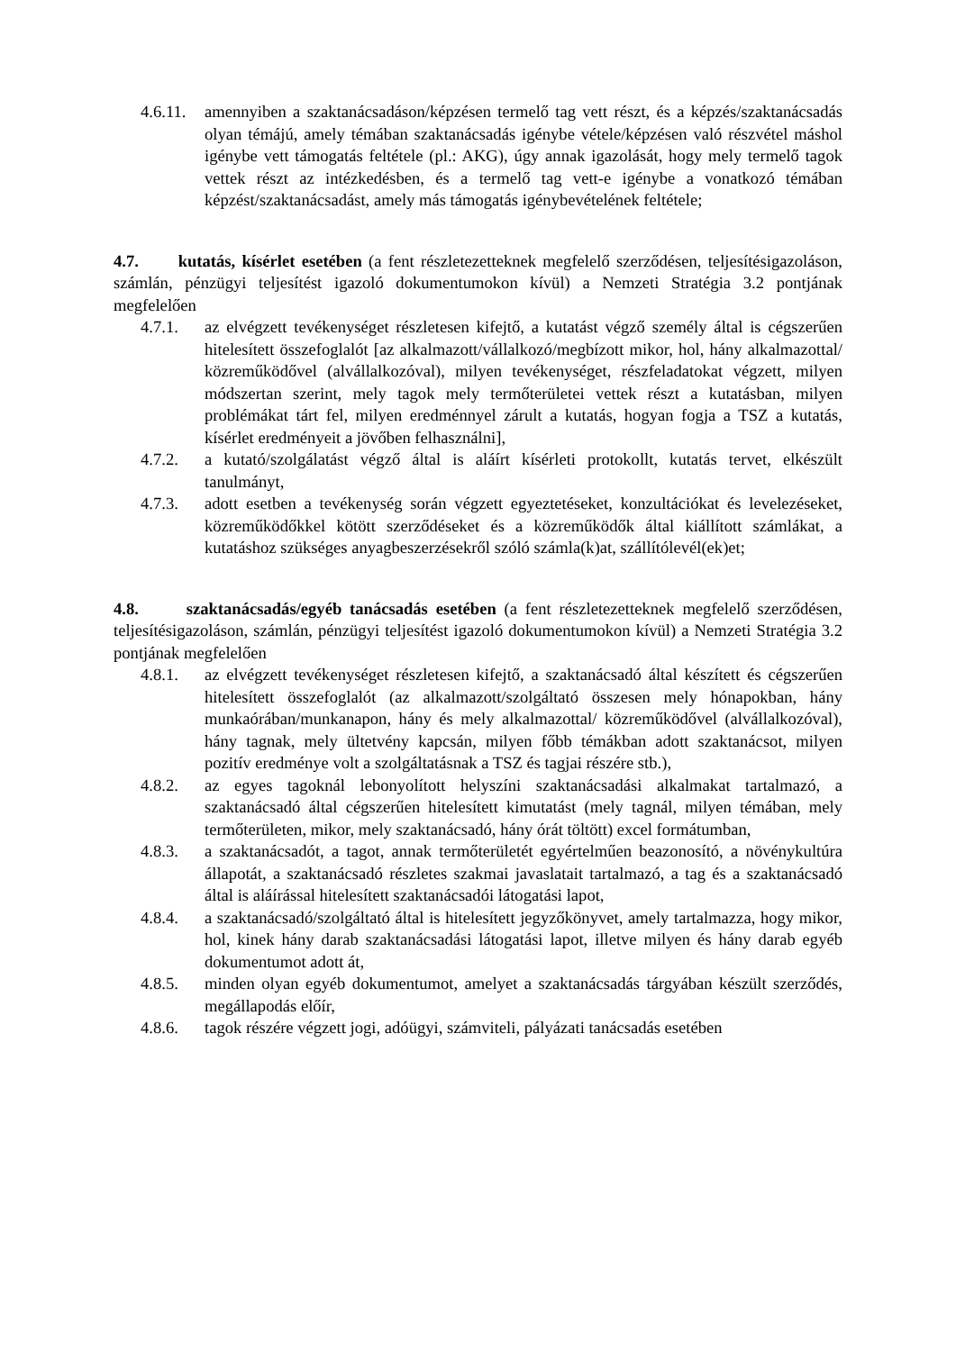4.6.11.
amennyiben a szaktanácsadáson/képzésen termelő tag vett részt, és a képzés/szaktanácsadás olyan témájú, amely témában szaktanácsadás igénybe vétele/képzésen való részvétel máshol igénybe vett támogatás feltétele (pl.: AKG), úgy annak igazolását, hogy mely termelő tagok vettek részt az intézkedésben, és a termelő tag vett-e igénybe a vonatkozó témában képzést/szaktanácsadást, amely más támogatás igénybevételének feltétele;
4.7. kutatás, kísérlet esetében (a fent részletezetteknek megfelelő szerződésen, teljesítésigazoláson, számlán, pénzügyi teljesítést igazoló dokumentumokon kívül) a Nemzeti Stratégia 3.2 pontjának megfelelően
4.7.1. az elvégzett tevékenységet részletesen kifejtő, a kutatást végző személy által is cégszerűen hitelesített összefoglalót [az alkalmazott/vállalkozó/megbízott mikor, hol, hány alkalmazottal/ közreműködővel (alvállalkozóval), milyen tevékenységet, részfeladatokat végzett, milyen módszertan szerint, mely tagok mely termőterületei vettek részt a kutatásban, milyen problémákat tárt fel, milyen eredménnyel zárult a kutatás, hogyan fogja a TSZ a kutatás, kísérlet eredményeit a jövőben felhasználni],
4.7.2. a kutató/szolgálatást végző által is aláírt kísérleti protokollt, kutatás tervet, elkészült tanulmányt,
4.7.3. adott esetben a tevékenység során végzett egyeztetéseket, konzultációkat és levelezéseket, közreműködőkkel kötött szerződéseket és a közreműködők által kiállított számlákat, a kutatáshoz szükséges anyagbeszerzésekről szóló számla(k)at, szállítólevél(ek)et;
4.8. szaktanácsadás/egyéb tanácsadás esetében (a fent részletezetteknek megfelelő szerződésen, teljesítésigazoláson, számlán, pénzügyi teljesítést igazoló dokumentumokon kívül) a Nemzeti Stratégia 3.2 pontjának megfelelően
4.8.1. az elvégzett tevékenységet részletesen kifejtő, a szaktanácsadó által készített és cégszerűen hitelesített összefoglalót (az alkalmazott/szolgáltató összesen mely hónapokban, hány munkaórában/munkanapon, hány és mely alkalmazottal/ közreműködővel (alvállalkozóval), hány tagnak, mely ültetvény kapcsán, milyen főbb témákban adott szaktanácsot, milyen pozitív eredménye volt a szolgáltatásnak a TSZ és tagjai részére stb.),
4.8.2. az egyes tagoknál lebonyolított helyszíni szaktanácsadási alkalmakat tartalmazó, a szaktanácsadó által cégszerűen hitelesített kimutatást (mely tagnál, milyen témában, mely termőterületen, mikor, mely szaktanácsadó, hány órát töltött) excel formátumban,
4.8.3. a szaktanácsadót, a tagot, annak termőterületét egyértelműen beazonosító, a növénykultúra állapotát, a szaktanácsadó részletes szakmai javaslatait tartalmazó, a tag és a szaktanácsadó által is aláírással hitelesített szaktanácsadói látogatási lapot,
4.8.4. a szaktanácsadó/szolgáltató által is hitelesített jegyzőkönyvet, amely tartalmazza, hogy mikor, hol, kinek hány darab szaktanácsadási látogatási lapot, illetve milyen és hány darab egyéb dokumentumot adott át,
4.8.5. minden olyan egyéb dokumentumot, amelyet a szaktanácsadás tárgyában készült szerződés, megállapodás előír,
4.8.6. tagok részére végzett jogi, adóügyi, számviteli, pályázati tanácsadás esetében